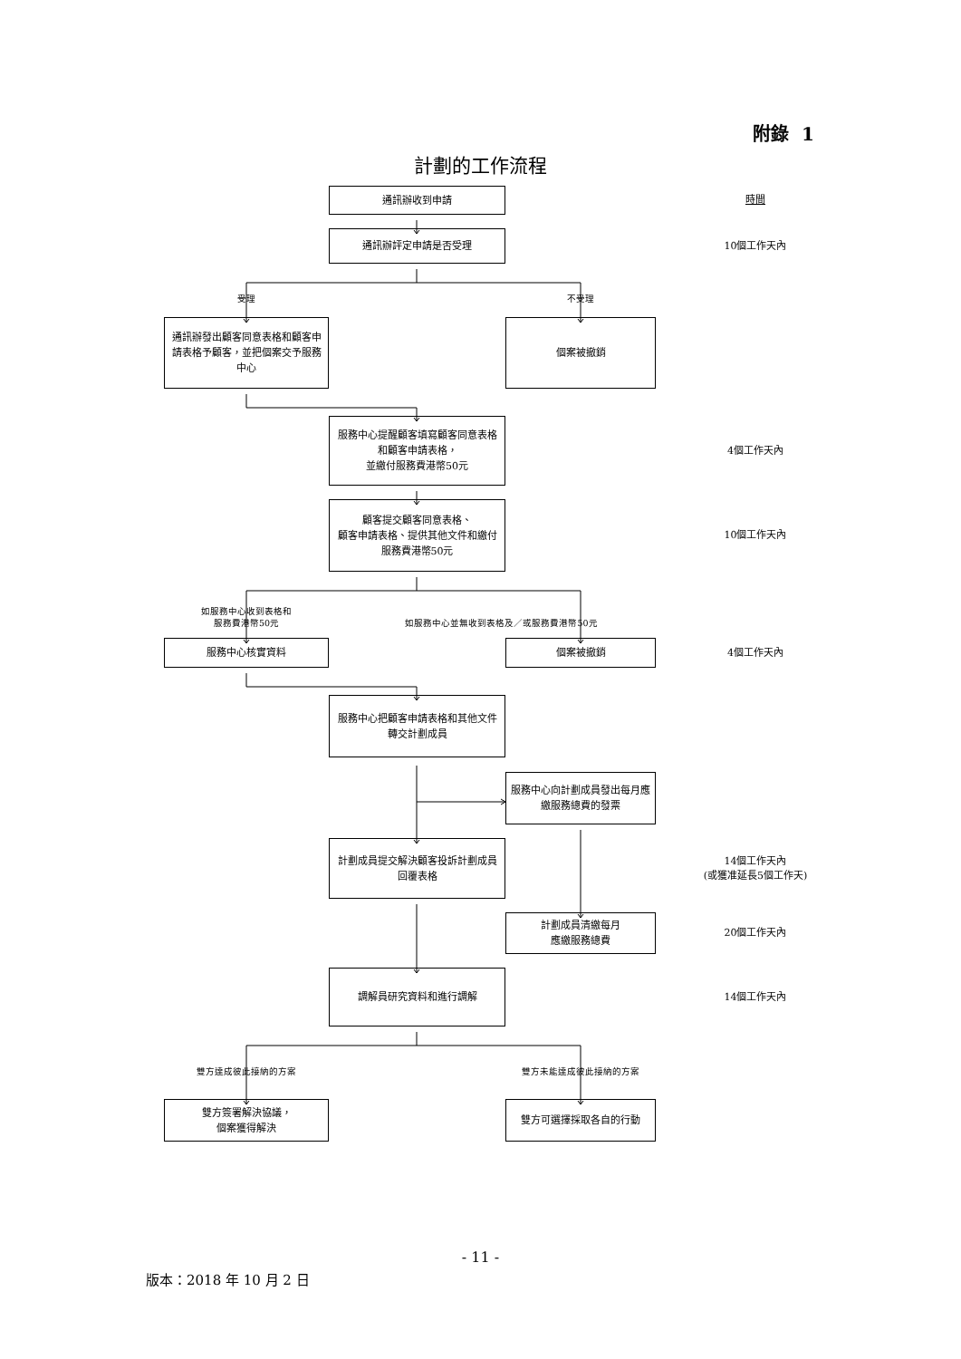附錄 1
計劃的工作流程
通訊辦收到申請
時間
通訊辦評定申請是否受理
10個工作天內
受理
不受理
通訊辦發出顧客同意表格和顧客申請表格予顧客，並把個案交予服務中心
個案被撤銷
服務中心提醒顧客填寫顧客同意表格和顧客申請表格，
並繳付服務費港幣50元
4個工作天內
顧客提交顧客同意表格、
顧客申請表格、提供其他文件和繳付服務費港幣50元
10個工作天內
如服務中心收到表格和
服務費港幣50元
如服務中心並無收到表格及／或服務費港幣50元
服務中心核實資料
個案被撤銷
4個工作天內
服務中心把顧客申請表格和其他文件轉交計劃成員
服務中心向計劃成員發出每月應繳服務總費的發票
計劃成員提交解決顧客投訴計劃成員回覆表格
14個工作天內
(或獲准延長5個工作天)
計劃成員清繳每月
應繳服務總費
20個工作天內
調解員研究資料和進行調解
14個工作天內
雙方達成彼此接納的方案
雙方未能達成彼此接納的方案
雙方簽署解決協議，
個案獲得解決
雙方可選擇採取各自的行動
- 11 -
版本：2018 年 10 月 2 日